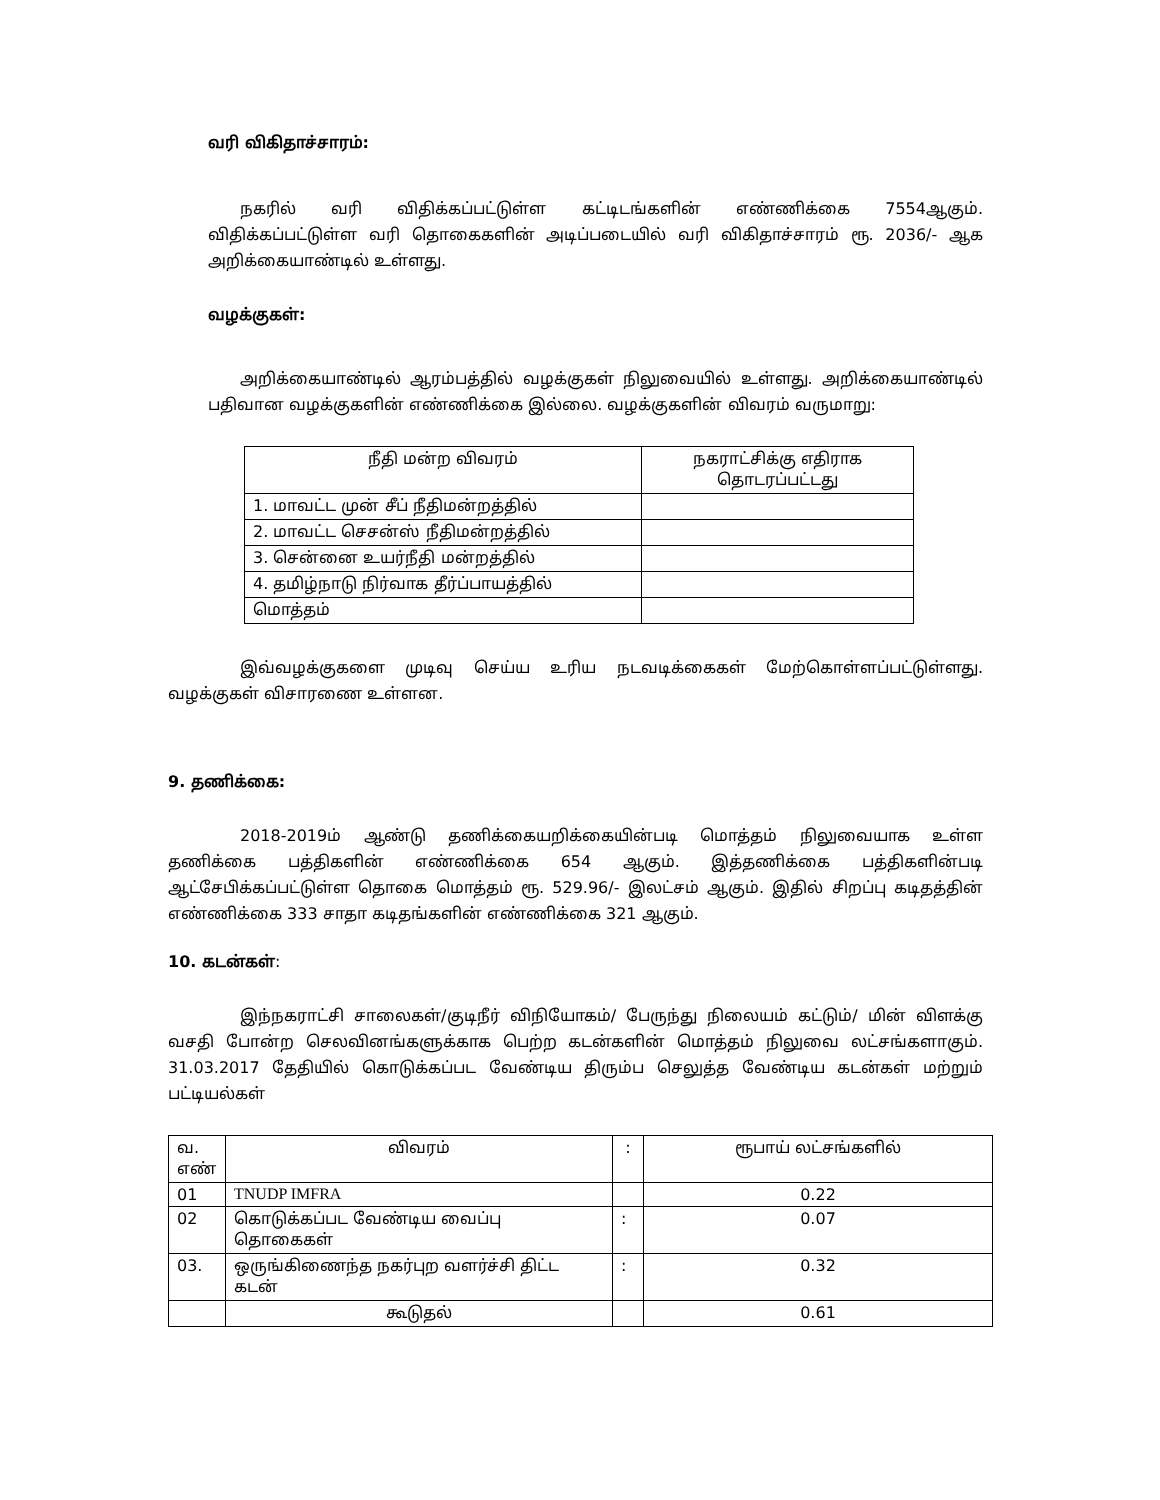வரி விகிதாச்சாரம்:
நகரில் வரி விதிக்கப்பட்டுள்ள கட்டிடங்களின் எண்ணிக்கை 7554ஆகும். விதிக்கப்பட்டுள்ள வரி தொகைகளின் அடிப்படையில் வரி விகிதாச்சாரம் ரூ. 2036/- ஆக அறிக்கையாண்டில் உள்ளது.
வழக்குகள்:
அறிக்கையாண்டில் ஆரம்பத்தில் வழக்குகள் நிலுவையில் உள்ளது. அறிக்கையாண்டில் பதிவான வழக்குகளின் எண்ணிக்கை இல்லை. வழக்குகளின் விவரம் வருமாறு:
| நீதி மன்ற விவரம் | நகராட்சிக்கு எதிராக தொடரப்பட்டது |
| --- | --- |
| 1. மாவட்ட முன் சீப் நீதிமன்றத்தில் | |
| 2. மாவட்ட செசன்ஸ் நீதிமன்றத்தில் | |
| 3. சென்னை உயர்நீதி மன்றத்தில் | |
| 4. தமிழ்நாடு நிர்வாக தீர்ப்பாயத்தில் | |
| மொத்தம் | |
இவ்வழக்குகளை முடிவு செய்ய உரிய நடவடிக்கைகள் மேற்கொள்ளப்பட்டுள்ளது. வழக்குகள் விசாரணை உள்ளன.
9. தணிக்கை:
2018-2019ம் ஆண்டு தணிக்கையறிக்கையின்படி மொத்தம் நிலுவையாக உள்ள தணிக்கை பத்திகளின் எண்ணிக்கை 654 ஆகும். இத்தணிக்கை பத்திகளின்படி ஆட்சேபிக்கப்பட்டுள்ள தொகை மொத்தம் ரூ. 529.96/- இலட்சம் ஆகும். இதில் சிறப்பு கடிதத்தின் எண்ணிக்கை 333 சாதா கடிதங்களின் எண்ணிக்கை 321 ஆகும்.
10. கடன்கள்:
இந்நகராட்சி சாலைகள்/குடிநீர் விநியோகம்/ பேருந்து நிலையம் கட்டும்/ மின் விளக்கு வசதி போன்ற செலவினங்களுக்காக பெற்ற கடன்களின் மொத்தம் நிலுவை லட்சங்களாகும். 31.03.2017 தேதியில் கொடுக்கப்பட வேண்டிய திரும்ப செலுத்த வேண்டிய கடன்கள் மற்றும் பட்டியல்கள்
| வ. எண் | விவரம் | : | ரூபாய் லட்சங்களில் |
| --- | --- | --- | --- |
| 01 | TNUDP IMFRA | | 0.22 |
| 02 | கொடுக்கப்பட வேண்டிய வைப்பு தொகைகள் | : | 0.07 |
| 03. | ஒருங்கிணைந்த நகர்புற வளர்ச்சி திட்ட கடன் | : | 0.32 |
| | கூடுதல் | | 0.61 |